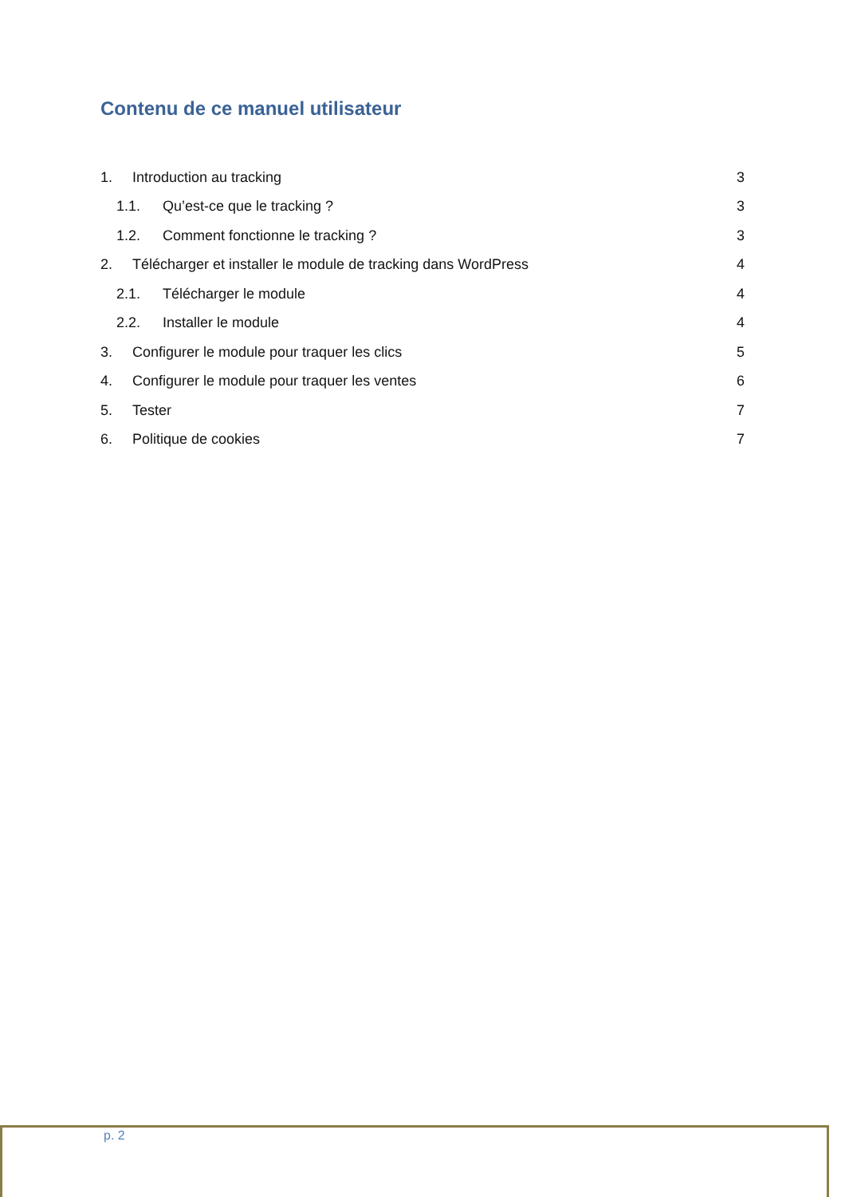Contenu de ce manuel utilisateur
1. Introduction au tracking 3
1.1. Qu’est-ce que le tracking ? 3
1.2. Comment fonctionne le tracking ? 3
2. Télécharger et installer le module de tracking dans WordPress 4
2.1. Télécharger le module 4
2.2. Installer le module 4
3. Configurer le module pour traquer les clics 5
4. Configurer le module pour traquer les ventes 6
5. Tester 7
6. Politique de cookies 7
p. 2